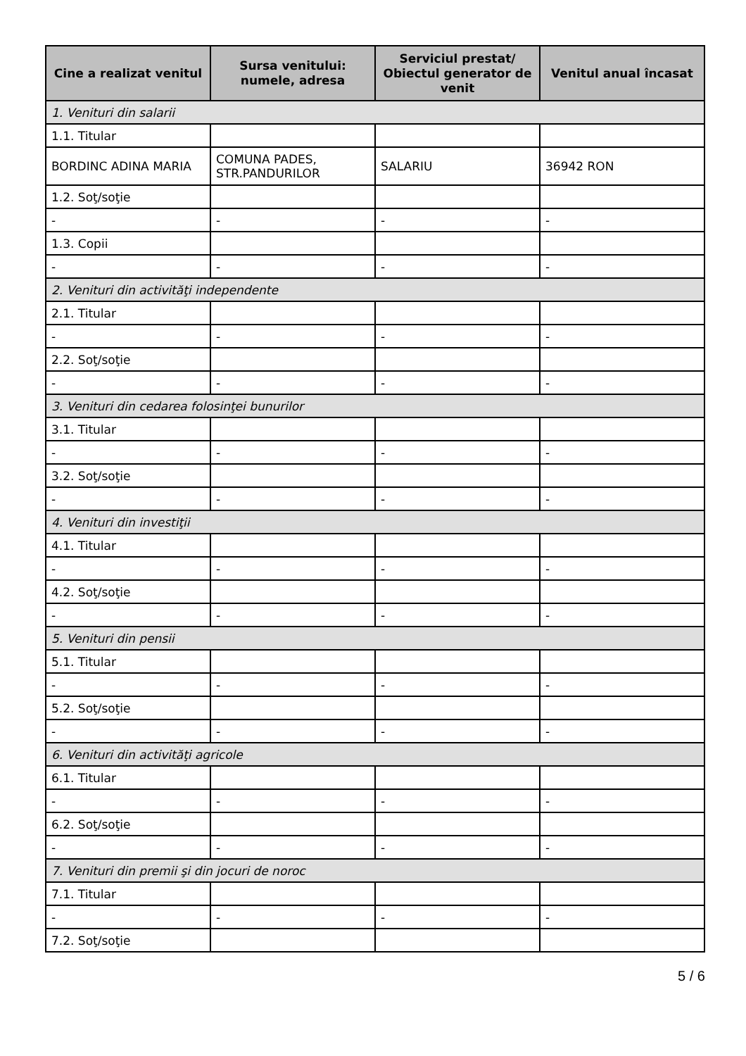| Cine a realizat venitul | Sursa venitului: numele, adresa | Serviciul prestat/ Obiectul generator de venit | Venitul anual încasat |
| --- | --- | --- | --- |
| 1. Venituri din salarii | | | |
| 1.1. Titular | | | |
| BORDINC ADINA MARIA | COMUNA PADES, STR.PANDURILOR | SALARIU | 36942 RON |
| 1.2. Soţ/soţie | | | |
| - | - | - | - |
| 1.3. Copii | | | |
| - | - | - | - |
| 2. Venituri din activităţi independente | | | |
| 2.1. Titular | | | |
| - | - | - | - |
| 2.2. Soţ/soţie | | | |
| - | - | - | - |
| 3. Venituri din cedarea folosinţei bunurilor | | | |
| 3.1. Titular | | | |
| - | - | - | - |
| 3.2. Soţ/soţie | | | |
| - | - | - | - |
| 4. Venituri din investiţii | | | |
| 4.1. Titular | | | |
| - | - | - | - |
| 4.2. Soţ/soţie | | | |
| - | - | - | - |
| 5. Venituri din pensii | | | |
| 5.1. Titular | | | |
| - | - | - | - |
| 5.2. Soţ/soţie | | | |
| - | - | - | - |
| 6. Venituri din activităţi agricole | | | |
| 6.1. Titular | | | |
| - | - | - | - |
| 6.2. Soţ/soţie | | | |
| - | - | - | - |
| 7. Venituri din premii şi din jocuri de noroc | | | |
| 7.1. Titular | | | |
| - | - | - | - |
| 7.2. Soţ/soţie | | | |
5 / 6